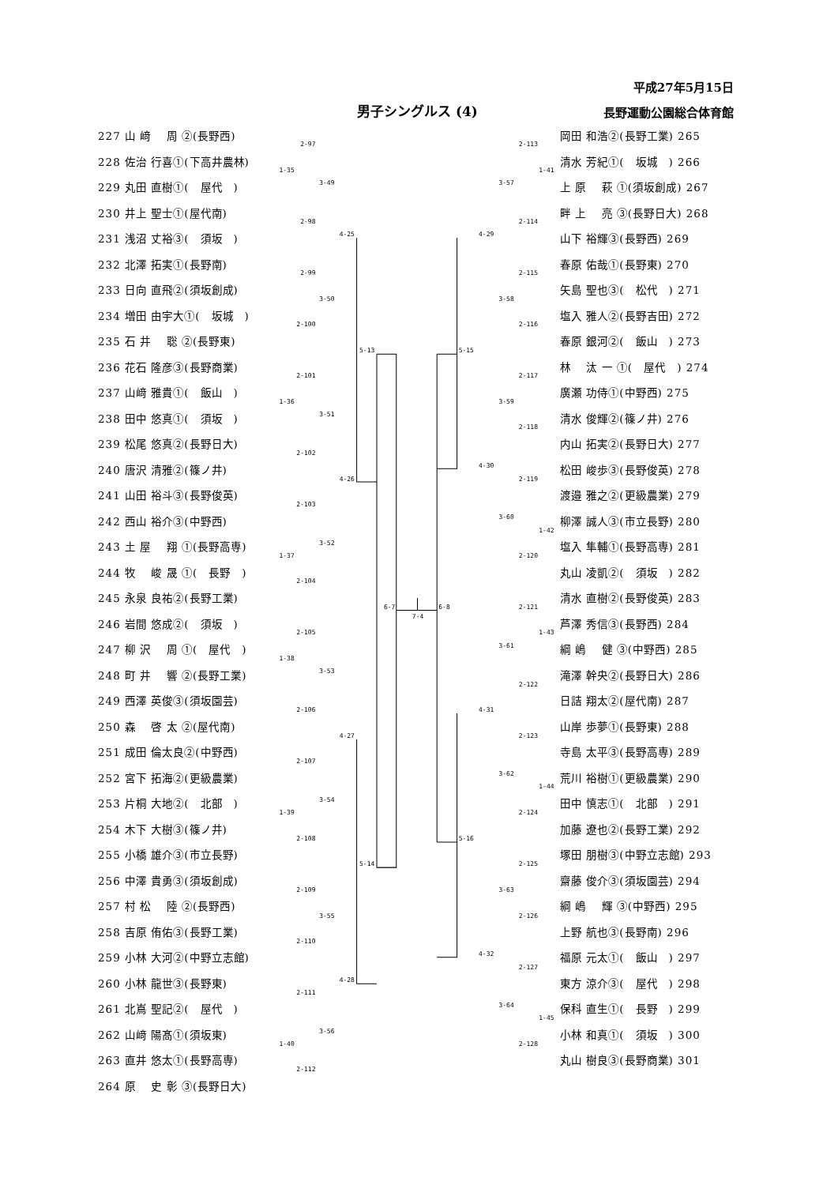平成27年5月15日
男子シングルス (4) 長野運動公園総合体育館
227 山 﨑　 周 ②(長野西)
228 佐治 行喜①(下高井農林)
229 丸田 直樹①(　屋代　)
230 井上 聖士①(屋代南)
231 浅沼 丈裕③(　須坂　)
232 北澤 拓実①(長野南)
233 日向 直飛②(須坂創成)
234 増田 由宇大①(　坂城　)
235 石 井　 聡 ②(長野東)
236 花石 隆彦③(長野商業)
237 山﨑 雅貴①(　飯山　)
238 田中 悠真①(　須坂　)
239 松尾 悠真②(長野日大)
240 唐沢 清雅②(篠ノ井)
241 山田 裕斗③(長野俊英)
242 西山 裕介③(中野西)
243 土 屋　 翔 ①(長野高専)
244 牧　 峻 晟 ①(　長野　)
245 永泉 良祐②(長野工業)
246 岩間 悠成②(　須坂　)
247 柳 沢　 周 ①(　屋代　)
248 町 井　 響 ②(長野工業)
249 西澤 英俊③(須坂園芸)
250 森　 啓 太 ②(屋代南)
251 成田 倫太良②(中野西)
252 宮下 拓海②(更級農業)
253 片桐 大地②(　北部　)
254 木下 大樹③(篠ノ井)
255 小橋 雄介③(市立長野)
256 中澤 貴勇③(須坂創成)
257 村 松　 陸 ②(長野西)
258 吉原 侑佑③(長野工業)
259 小林 大河②(中野立志館)
260 小林 龍世③(長野東)
261 北嶌 聖記②(　屋代　)
262 山﨑 陽髙①(須坂東)
263 直井 悠太①(長野高専)
264 原　 史 彰 ③(長野日大)
2-97
1-35
3-49
2-98
4-25
2-99
3-50
2-100
5-13
2-101
1-36
3-51
2-102
4-26
2-103
3-52
1-37
2-104
6-7
2-105
1-38
3-53
2-106
4-27
2-107
3-54
1-39
2-108
5-14
2-109
3-55
2-110
4-28
2-111
3-56
1-40
2-112
7-4
6-8
2-113
1-41
3-57
2-114
4-29
2-115
3-58
2-116
5-15
2-117
3-59
2-118
4-30
2-119
3-60
1-42
2-120
2-121
1-43
3-61
2-122
4-31
2-123
3-62
1-44
2-124
5-16
2-125
3-63
2-126
4-32
2-127
3-64
1-45
2-128
岡田 和浩②(長野工業) 265
清水 芳紀①(　坂城　) 266
上 原　 萩 ①(須坂創成) 267
畔 上　 亮 ③(長野日大) 268
山下 裕輝③(長野西) 269
春原 佑哉①(長野東) 270
矢島 聖也③(　松代　) 271
塩入 雅人②(長野吉田) 272
春原 銀河②(　飯山　) 273
林　 汰 一 ①(　屋代　) 274
廣瀬 功侍①(中野西) 275
清水 俊輝②(篠ノ井) 276
内山 拓実②(長野日大) 277
松田 峻歩③(長野俊英) 278
渡邉 雅之②(更級農業) 279
柳澤 誠人③(市立長野) 280
塩入 隼輔①(長野高専) 281
丸山 凌凱②(　須坂　) 282
清水 直樹②(長野俊英) 283
芦澤 秀信③(長野西) 284
綱 嶋　 健 ③(中野西) 285
滝澤 幹央②(長野日大) 286
日詰 翔太②(屋代南) 287
山岸 歩夢①(長野東) 288
寺島 太平③(長野高専) 289
荒川 裕樹①(更級農業) 290
田中 慎志①(　北部　) 291
加藤 遼也②(長野工業) 292
塚田 朋樹③(中野立志館) 293
齋藤 俊介③(須坂園芸) 294
綱 嶋　 輝 ③(中野西) 295
上野 航也③(長野南) 296
福原 元太①(　飯山　) 297
東方 涼介③(　屋代　) 298
保科 直生①(　長野　) 299
小林 和真①(　須坂　) 300
丸山 樹良③(長野商業) 301